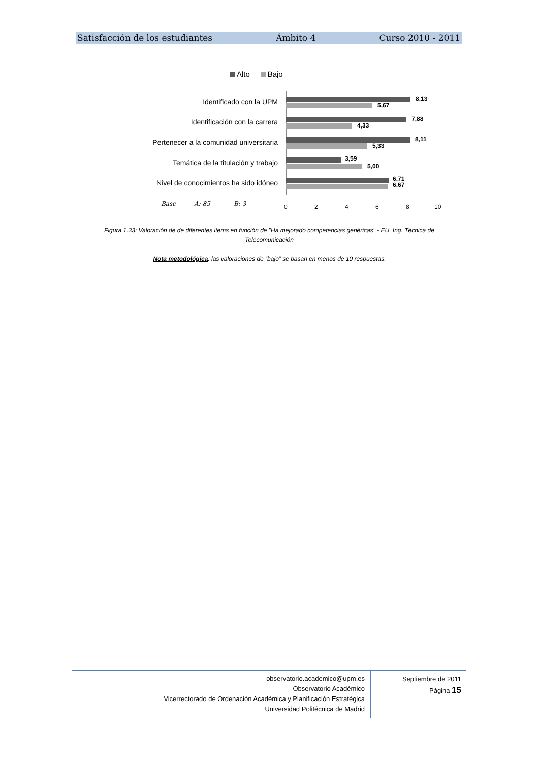Satisfacción de los estudiantes Ámbito 4 Curso 2010 - 2011
Alto Bajo
Identificado con la UPM
8,13
5,67
Identificación con la carrera
7,88
4,33
Pertenecer a la comunidad universitaria
8,11
5,33
Temática de la titulación y trabajo
3,59
5,00
Nivel de conocimientos ha sido idóneo
6,71
6,67
Base A: 85 B: 3 0 2 4 6 8 10
Figura 1.33: Valoración de de diferentes items en función de "Ha mejorado competencias genéricas" - EU. Ing. Técnica de Telecomunicación
Nota metodológica: las valoraciones de “bajo” se basan en menos de 10 respuestas.
observatorio.academico@upm.es
Observatorio Académico
Vicerrectorado de Ordenación Académica y Planificación Estratégica
Universidad Politécnica de Madrid
Septiembre de 2011
Página 15